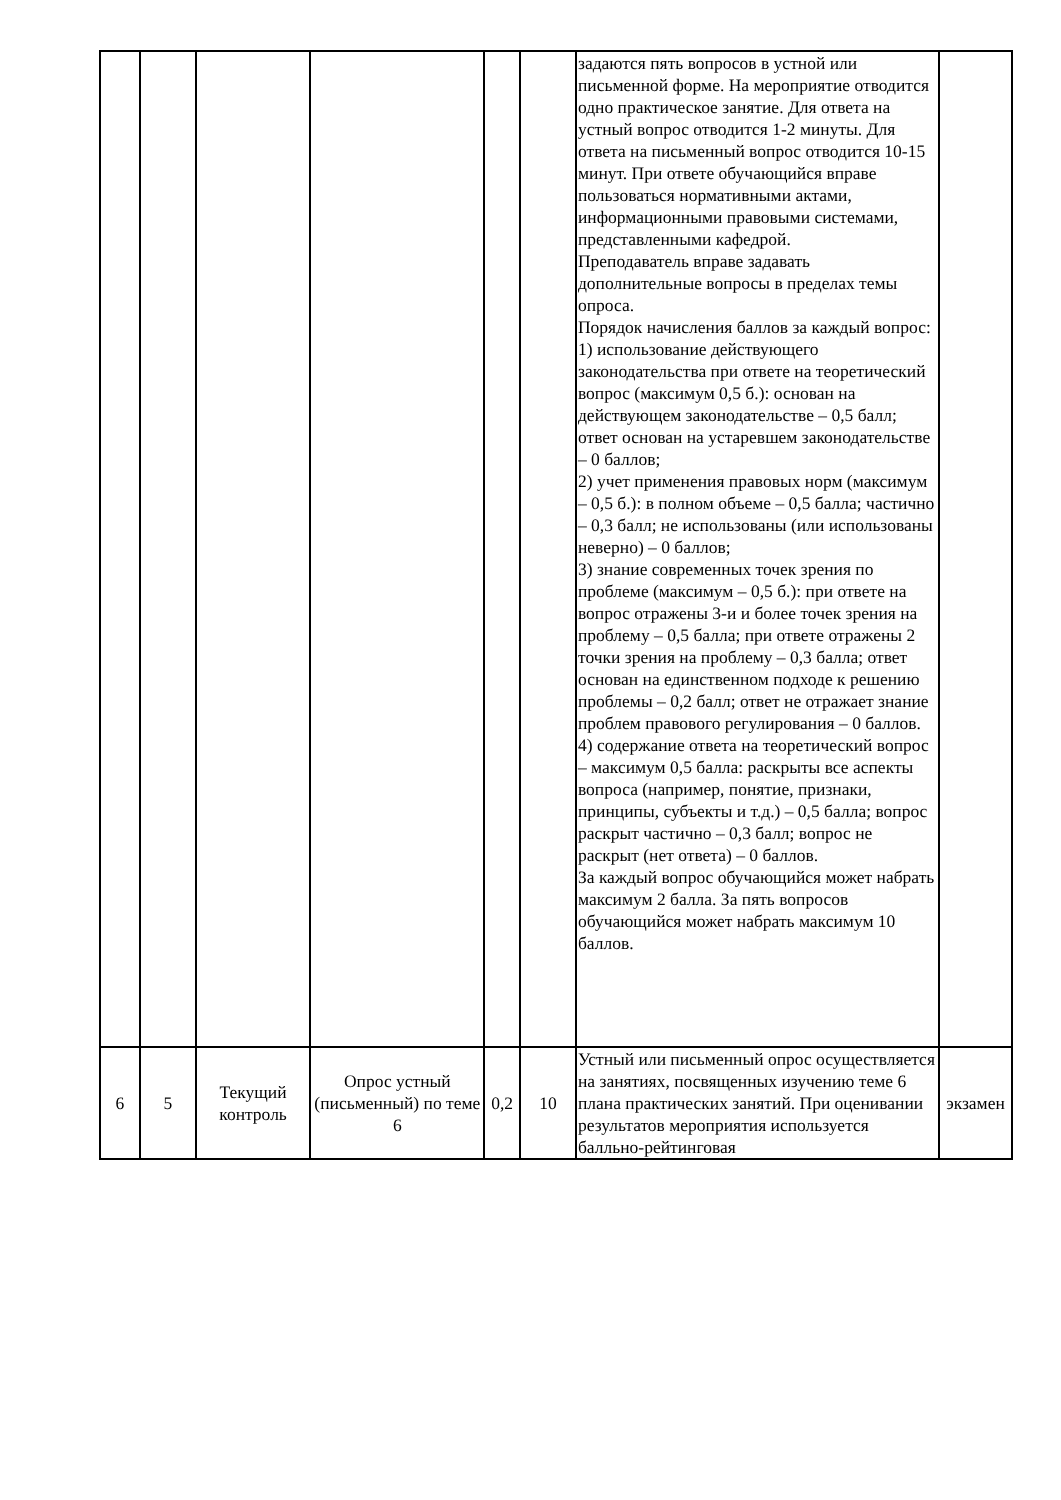| | | | | | | задаются пять вопросов в устной или письменной форме. На мероприятие отводится одно практическое занятие. Для ответа на устный вопрос отводится 1-2 минуты. Для ответа на письменный вопрос отводится 10-15 минут. При ответе обучающийся вправе пользоваться нормативными актами, информационными правовыми системами, представленными кафедрой. Преподаватель вправе задавать дополнительные вопросы в пределах темы опроса. Порядок начисления баллов за каждый вопрос: 1) использование действующего законодательства при ответе на теоретический вопрос (максимум 0,5 б.): основан на действующем законодательстве – 0,5 балл; ответ основан на устаревшем законодательстве – 0 баллов; 2) учет применения правовых норм (максимум – 0,5 б.): в полном объеме – 0,5 балла; частично – 0,3 балл; не использованы (или использованы неверно) – 0 баллов; 3) знание современных точек зрения по проблеме (максимум – 0,5 б.): при ответе на вопрос отражены 3-и и более точек зрения на проблему – 0,5 балла; при ответе отражены 2 точки зрения на проблему – 0,3 балла; ответ основан на единственном подходе к решению проблемы – 0,2 балл; ответ не отражает знание проблем правового регулирования – 0 баллов. 4) содержание ответа на теоретический вопрос – максимум 0,5 балла: раскрыты все аспекты вопроса (например, понятие, признаки, принципы, субъекты и т.д.) – 0,5 балла; вопрос раскрыт частично – 0,3 балл; вопрос не раскрыт (нет ответа) – 0 баллов. За каждый вопрос обучающийся может набрать максимум 2 балла. За пять вопросов обучающийся может набрать максимум 10 баллов. | |
| 6 | 5 | Текущий контроль | Опрос устный (письменный) по теме 6 | 0,2 | 10 | Устный или письменный опрос осуществляется на занятиях, посвященных изучению теме 6 плана практических занятий. При оценивании результатов мероприятия используется балльно-рейтинговая | экзамен |